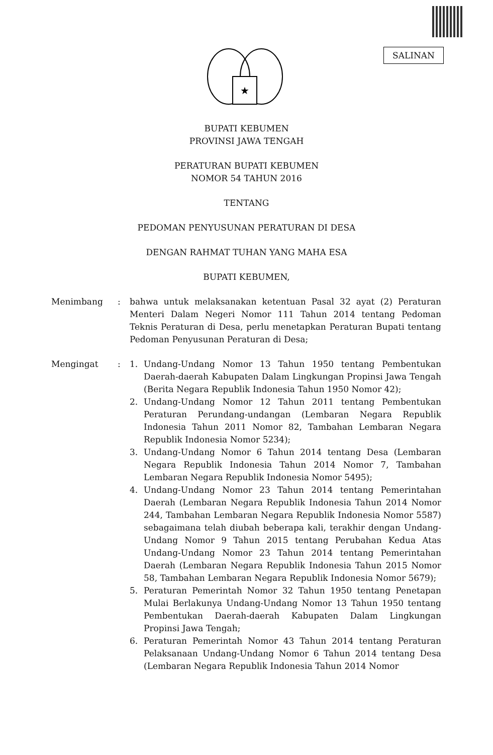SALINAN
★
BUPATI KEBUMEN
PROVINSI JAWA TENGAH
PERATURAN BUPATI KEBUMEN
NOMOR 54 TAHUN 2016
TENTANG
PEDOMAN PENYUSUNAN PERATURAN DI DESA
DENGAN RAHMAT TUHAN YANG MAHA ESA
BUPATI KEBUMEN,
| Menimbang | : | bahwa untuk melaksanakan ketentuan Pasal 32 ayat (2) Peraturan Menteri Dalam Negeri Nomor 111 Tahun 2014 tentang Pedoman Teknis Peraturan di Desa, perlu menetapkan Peraturan Bupati tentang Pedoman Penyusunan Peraturan di Desa; | |
| Mengingat | : | 1. | Undang-Undang Nomor 13 Tahun 1950 tentang Pembentukan Daerah-daerah Kabupaten Dalam Lingkungan Propinsi Jawa Tengah (Berita Negara Republik Indonesia Tahun 1950 Nomor 42); |
| | | 2. | Undang-Undang Nomor 12 Tahun 2011 tentang Pembentukan Peraturan Perundang-undangan (Lembaran Negara Republik Indonesia Tahun 2011 Nomor 82, Tambahan Lembaran Negara Republik Indonesia Nomor 5234); |
| | | 3. | Undang-Undang Nomor 6 Tahun 2014 tentang Desa (Lembaran Negara Republik Indonesia Tahun 2014 Nomor 7, Tambahan Lembaran Negara Republik Indonesia Nomor 5495); |
| | | 4. | Undang-Undang Nomor 23 Tahun 2014 tentang Pemerintahan Daerah (Lembaran Negara Republik Indonesia Tahun 2014 Nomor 244, Tambahan Lembaran Negara Republik Indonesia Nomor 5587) sebagaimana telah diubah beberapa kali, terakhir dengan Undang-Undang Nomor 9 Tahun 2015 tentang Perubahan Kedua Atas Undang-Undang Nomor 23 Tahun 2014 tentang Pemerintahan Daerah (Lembaran Negara Republik Indonesia Tahun 2015 Nomor 58, Tambahan Lembaran Negara Republik Indonesia Nomor 5679); |
| | | 5. | Peraturan Pemerintah Nomor 32 Tahun 1950 tentang Penetapan Mulai Berlakunya Undang-Undang Nomor 13 Tahun 1950 tentang Pembentukan Daerah-daerah Kabupaten Dalam Lingkungan Propinsi Jawa Tengah; |
| | | 6. | Peraturan Pemerintah Nomor 43 Tahun 2014 tentang Peraturan Pelaksanaan Undang-Undang Nomor 6 Tahun 2014 tentang Desa (Lembaran Negara Republik Indonesia Tahun 2014 Nomor |